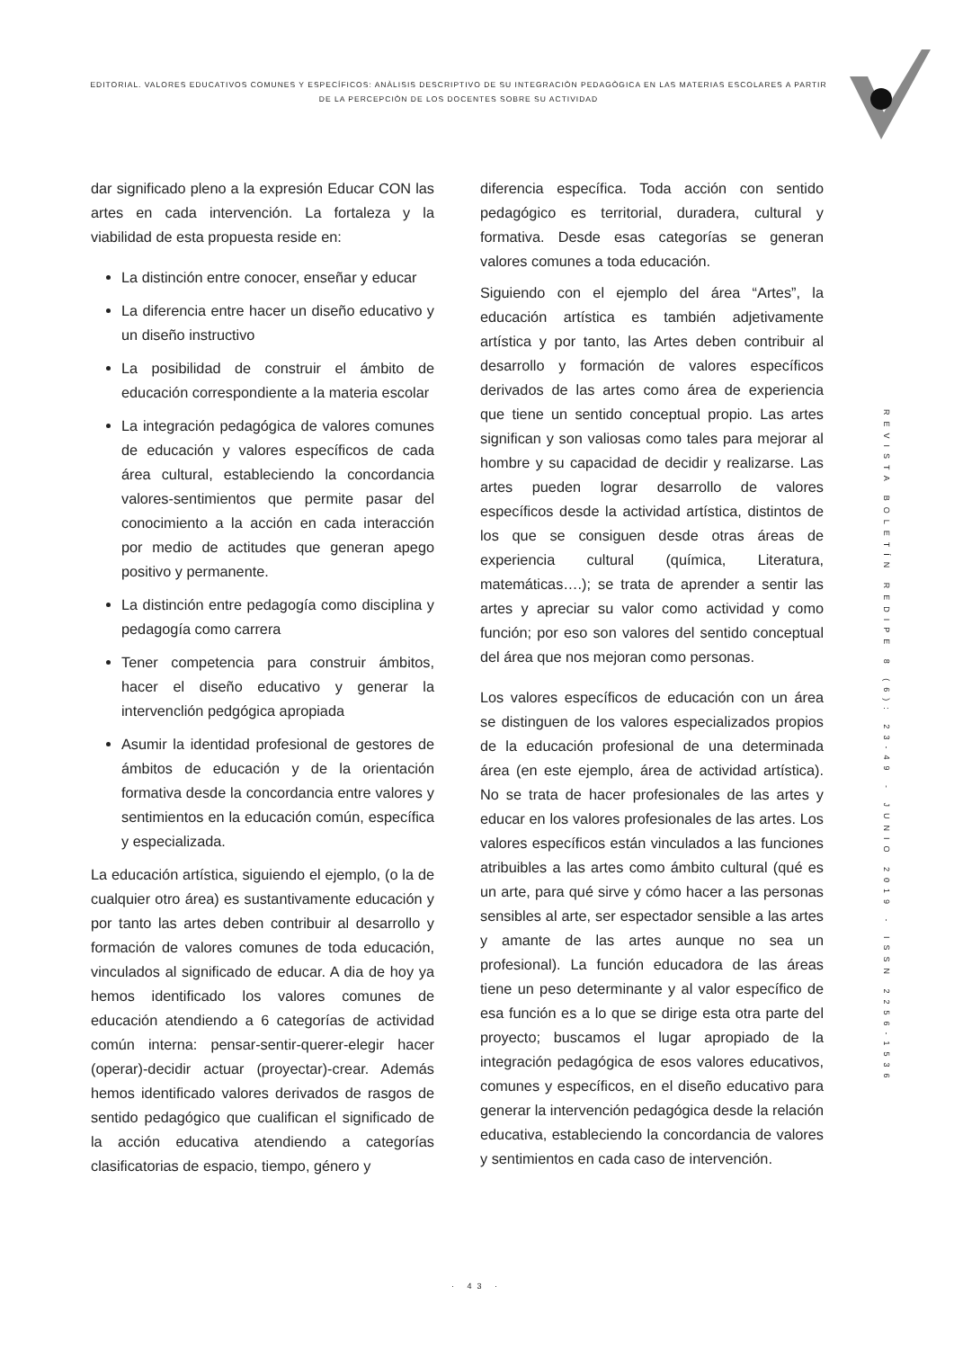EDITORIAL. VALORES EDUCATIVOS COMUNES Y ESPECÍFICOS: ANÀLISIS DESCRIPTIVO DE SU INTEGRACIÒN PEDAGÒGICA EN LAS MATERIAS ESCOLARES A PARTIR DE LA PERCEPCIÒN DE LOS DOCENTES SOBRE SU ACTIVIDAD
dar significado pleno a la expresión Educar CON las artes en cada intervención. La fortaleza y la viabilidad de esta propuesta reside en:
La distinción entre conocer, enseñar y educar
La diferencia entre hacer un diseño educativo y un diseño instructivo
La posibilidad de construir el ámbito de educación correspondiente a la materia escolar
La integración pedagógica de valores comunes de educación y valores específicos de cada área cultural, estableciendo la concordancia valores-sentimientos que permite pasar del conocimiento a la acción en cada interacción por medio de actitudes que generan apego positivo y permanente.
La distinción entre pedagogía como disciplina y pedagogía como carrera
Tener competencia para construir ámbitos, hacer el diseño educativo y generar la intervenclión pedgógica apropiada
Asumir la identidad profesional de gestores de ámbitos de educación y de la orientación formativa desde la concordancia entre valores y sentimientos en la educación común, específica y especializada.
La educación artística, siguiendo el ejemplo, (o la de cualquier otro área) es sustantivamente educación y por tanto las artes deben contribuir al desarrollo y formación de valores comunes de toda educación, vinculados al significado de educar. A dia de hoy ya hemos identificado los valores comunes de educación atendiendo a 6 categorías de actividad común interna: pensar-sentir-querer-elegir hacer (operar)-decidir actuar (proyectar)-crear. Además hemos identificado valores derivados de rasgos de sentido pedagógico que cualifican el significado de la acción educativa atendiendo a categorías clasificatorias de espacio, tiempo, género y
diferencia específica. Toda acción con sentido pedagógico es territorial, duradera, cultural y formativa. Desde esas categorías se generan valores comunes a toda educación.
Siguiendo con el ejemplo del área “Artes”, la educación artística es también adjetivamente artística y por tanto, las Artes deben contribuir al desarrollo y formación de valores específicos derivados de las artes como área de experiencia que tiene un sentido conceptual propio. Las artes significan y son valiosas como tales para mejorar al hombre y su capacidad de decidir y realizarse. Las artes pueden lograr desarrollo de valores específicos desde la actividad artística, distintos de los que se consiguen desde otras áreas de experiencia cultural (química, Literatura, matemáticas….); se trata de aprender a sentir las artes y apreciar su valor como actividad y como función; por eso son valores del sentido conceptual del área que nos mejoran como personas.
Los valores específicos de educación con un área se distinguen de los valores especializados propios de la educación profesional de una determinada área (en este ejemplo, área de actividad artística). No se trata de hacer profesionales de las artes y educar en los valores profesionales de las artes. Los valores específicos están vinculados a las funciones atribuibles a las artes como ámbito cultural (qué es un arte, para qué sirve y cómo hacer a las personas sensibles al arte, ser espectador sensible a las artes y amante de las artes aunque no sea un profesional). La función educadora de las áreas tiene un peso determinante y al valor específico de esa función es a lo que se dirige esta otra parte del proyecto; buscamos el lugar apropiado de la integración pedagógica de esos valores educativos, comunes y específicos, en el diseño educativo para generar la intervención pedagógica desde la relación educativa, estableciendo la concordancia de valores y sentimientos en cada caso de intervención.
REVISTA BOLETÍN REDIPE 8 (6): 23-49 - JUNIO 2019 - ISSN 2256-1536
· 43 ·